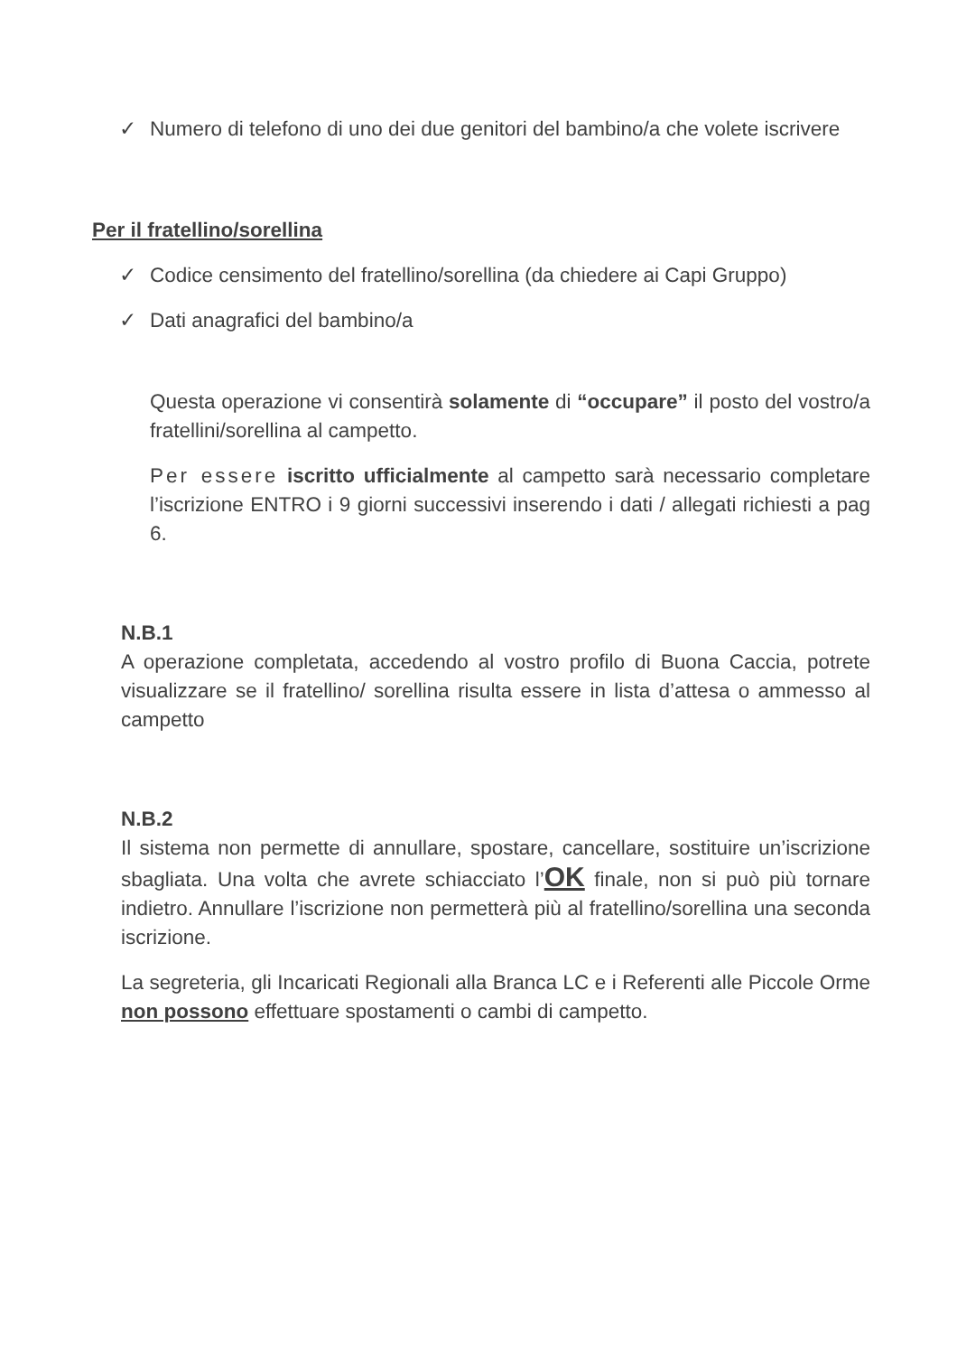✓ Numero di telefono di uno dei due genitori del bambino/a che volete iscrivere
Per il fratellino/sorellina
✓ Codice censimento del fratellino/sorellina (da chiedere ai Capi Gruppo)
✓ Dati anagrafici del bambino/a
Questa operazione vi consentirà solamente di “occupare” il posto del vostro/a fratellini/sorellina al campetto.
Per essere iscritto ufficialmente al campetto sarà necessario completare l’iscrizione ENTRO i 9 giorni successivi inserendo i dati / allegati richiesti a pag 6.
N.B.1
A operazione completata, accedendo al vostro profilo di Buona Caccia, potrete visualizzare se il fratellino/ sorellina risulta essere in lista d’attesa o ammesso al campetto
N.B.2
Il sistema non permette di annullare, spostare, cancellare, sostituire un’iscrizione sbagliata. Una volta che avrete schiacciato l’OK finale, non si può più tornare indietro. Annullare l’iscrizione non permetterà più al fratellino/sorellina una seconda iscrizione.
La segreteria, gli Incaricati Regionali alla Branca LC e i Referenti alle Piccole Orme non possono effettuare spostamenti o cambi di campetto.